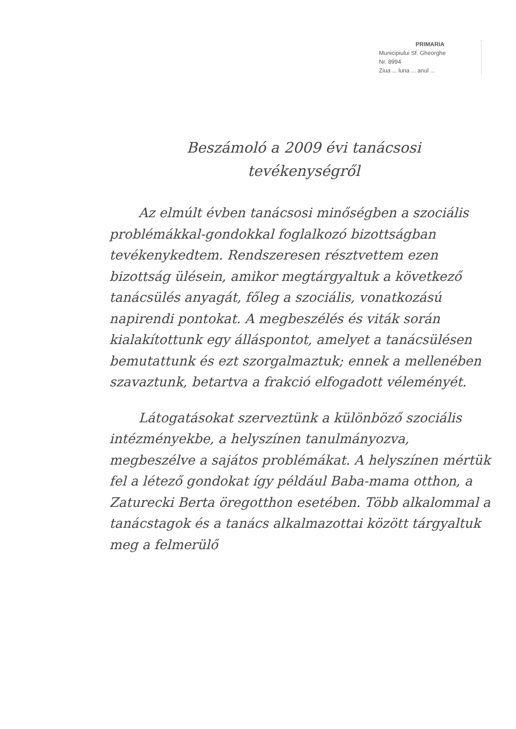PRIMARIA
Municipiului Sf. Gheorghe
Nr. 8994
Ziua ... luna ... anul ...
Beszámoló a 2009 évi tanácsosi
tevékenységről
Az elmúlt évben tanácsosi minőségben a szociális problémákkal-gondokkal foglalkozó bizottságban tevékenykedtem. Rendszeresen résztvettem ezen bizottság ülésein, amikor megtárgyaltuk a következő tanácsülés anyagát, főleg a szociális, vonatkozású napirendi pontokat. A megbeszélés és viták során kialakítottunk egy álláspontot, amelyet a tanácsülésen bemutattunk és ezt szorgalmaztuk; ennek a mellenében szavaztunk, betartva a frakció elfogadott véleményét.
Látogatásokat szerveztünk a különböző szociális intézményekbe, a helyszínen tanulmányozva, megbeszélve a sajátos problémákat. A helyszínen mértük fel a létező gondokat így például Baba-mama otthon, a Zaturecki Berta öregotthon esetében. Több alkalommal a tanácstagok és a tanács alkalmazottai között tárgyaltuk meg a felmerülő